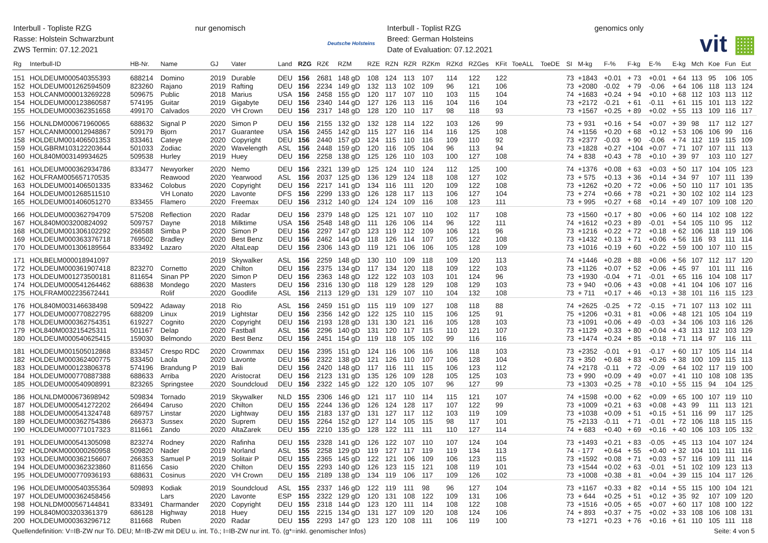Interbull - Topliste RZG
Rasse: Holstein Schwarzbunt
ZWS Termin: 07.12.2021
nur genomisch
Deutsche Holsteins
Interbull - Toplist RZG
Breed: German Holsteins
Date of Evaluation: 07.12.2021
genomics only
vit ▦
| Rg | Interbull-ID | HB-Nr. | Name | GJ | Vater | Land | RZG | RZ€ | RZM | RZE | RZN | RZR | RZKm | RZKd | RZGes | KFit | ToeALL | ToeDE | SI | M-kg | F-% | F-kg | E-% | E-kg | Mch | Koe | Fun | Eut |
| --- | --- | --- | --- | --- | --- | --- | --- | --- | --- | --- | --- | --- | --- | --- | --- | --- | --- | --- | --- | --- | --- | --- | --- | --- | --- | --- | --- | --- |
| 151 | HOLDEUM000540355393 | 688214 | Domino | 2019 | Durable | DEU | 156 | 2681 | 148 gD | 108 | 124 | 113 | 107 | 114 | 122 | 122 | | | 73 | +1843 | +0.01 | + 73 | +0.01 | + 64 | 113 | 95 | 106 | 105 |
| 152 | HOLDEUM001262594509 | 823260 | Rajano | 2019 | Rafting | DEU | 156 | 2234 | 149 gD | 132 | 113 | 102 | 109 | 96 | 121 | 106 | | | 73 | +2080 | -0.02 | + 79 | -0.06 | + 64 | 106 | 118 | 113 | 124 |
| 153 | HOLCANM000013269228 | 509675 | Public | 2018 | Marius | USA | 156 | 2458 | 155 gD | 120 | 117 | 107 | 110 | 103 | 115 | 104 | | | 74 | +1683 | +0.24 | + 94 | +0.10 | + 68 | 112 | 103 | 113 | 112 |
| 154 | HOLDEUM000123860587 | 574195 | Guitar | 2019 | Gigabyte | DEU | 156 | 2340 | 144 gD | 127 | 126 | 113 | 116 | 104 | 116 | 104 | | | 73 | +2172 | -0.21 | + 61 | -0.11 | + 61 | 115 | 101 | 113 | 122 |
| 155 | HOLDEUM000362351658 | 499170 | Calvados | 2020 | VH Crown | DEU | 156 | 2317 | 148 gD | 128 | 120 | 110 | 117 | 98 | 118 | 93 | | | 73 | +1567 | +0.25 | + 89 | +0.02 | + 55 | 113 | 109 | 116 | 117 |
| 156 | HOLNLDM000671960065 | 688632 | Signal P | 2020 | Simon P | DEU | 156 | 2155 | 132 gD | 132 | 128 | 114 | 122 | 103 | 126 | 99 | | | 73 | + 931 | +0.16 | + 54 | +0.07 | + 39 | 98 | 117 | 112 | 127 |
| 157 | HOLCANM000012948867 | 509179 | Bjorn | 2017 | Guarantee | USA | 156 | 2455 | 142 gD | 115 | 127 | 116 | 114 | 116 | 125 | 108 | | | 74 | +1156 | +0.20 | + 68 | +0.12 | + 53 | 106 | 106 | 99 | 116 |
| 158 | HOLDEUM001406501353 | 833461 | Cateye | 2020 | Copyright | DEU | 156 | 2440 | 157 gD | 124 | 115 | 110 | 116 | 109 | 110 | 92 | | | 73 | +2377 | -0.03 | + 90 | -0.06 | + 74 | 112 | 119 | 115 | 109 |
| 159 | HOLGBRM103122203644 | 501033 | Zodiac | 2020 | Wavelength | ASL | 156 | 2448 | 159 gD | 120 | 116 | 105 | 104 | 96 | 113 | 94 | | | 73 | +1828 | +0.27 | +104 | +0.07 | + 71 | 107 | 107 | 111 | 113 |
| 160 | HOL840M003149934625 | 509538 | Hurley | 2019 | Huey | DEU | 156 | 2258 | 138 gD | 125 | 126 | 110 | 103 | 100 | 127 | 108 | | | 74 | + 838 | +0.43 | + 78 | +0.10 | + 39 | 97 | 103 | 110 | 127 |
| 161 | HOLDEUM000362934786 | 833477 | Newyorker | 2020 | Nemo | DEU | 156 | 2321 | 139 gD | 125 | 124 | 110 | 124 | 112 | 125 | 100 | | | 74 | +1376 | +0.08 | + 63 | +0.03 | + 50 | 117 | 104 | 105 | 123 |
| 162 | HOLFRAM005657170535 | | Reawood | 2020 | Yearwood | ASL | 156 | 2037 | 125 gD | 136 | 129 | 124 | 118 | 108 | 127 | 102 | | | 73 | + 575 | +0.13 | + 36 | +0.14 | + 34 | 97 | 107 | 111 | 139 |
| 163 | HOLDEUM001406501335 | 833462 | Colobus | 2020 | Copyright | DEU | 156 | 2217 | 141 gD | 134 | 116 | 111 | 120 | 109 | 122 | 108 | | | 73 | +1262 | +0.20 | + 72 | +0.06 | + 50 | 110 | 117 | 101 | 135 |
| 164 | HOLDEUM001268511510 | | VH Lonato | 2020 | Lavonte | DFS | 156 | 2299 | 133 gD | 126 | 128 | 117 | 113 | 106 | 127 | 104 | | | 73 | + 274 | +0.66 | + 78 | +0.21 | + 30 | 102 | 102 | 114 | 123 |
| 165 | HOLDEUM001406051270 | 833455 | Flamero | 2020 | Freemax | DEU | 156 | 2312 | 140 gD | 124 | 124 | 109 | 116 | 108 | 123 | 111 | | | 73 | + 995 | +0.27 | + 68 | +0.14 | + 49 | 107 | 109 | 108 | 120 |
| 166 | HOLDEUM000362794709 | 575208 | Reflection | 2020 | Radar | DEU | 156 | 2379 | 148 gD | 125 | 121 | 107 | 110 | 102 | 117 | 108 | | | 73 | +1560 | +0.17 | + 80 | +0.06 | + 60 | 114 | 102 | 108 | 122 |
| 167 | HOL840M003200824092 | 509757 | Dayne | 2018 | Milktime | USA | 156 | 2548 | 148 gD | 111 | 126 | 106 | 114 | 96 | 122 | 111 | | | 74 | +1612 | +0.23 | + 89 | -0.01 | + 54 | 105 | 110 | 95 | 112 |
| 168 | HOLDEUM001306102292 | 266588 | Simba P | 2020 | Simon P | DEU | 156 | 2297 | 147 gD | 123 | 119 | 112 | 109 | 106 | 121 | 96 | | | 73 | +1216 | +0.22 | + 72 | +0.18 | + 62 | 106 | 118 | 119 | 106 |
| 169 | HOLDEUM000363376718 | 769502 | Bradley | 2020 | Best Benz | DEU | 156 | 2462 | 144 gD | 118 | 126 | 114 | 107 | 105 | 122 | 108 | | | 73 | +1432 | +0.13 | + 71 | +0.06 | + 56 | 116 | 93 | 111 | 114 |
| 170 | HOLDEUM001306189564 | 833492 | Lazaro | 2020 | AltaLeap | DEU | 156 | 2306 | 143 gD | 119 | 121 | 106 | 106 | 105 | 128 | 109 | | | 73 | +1016 | +0.19 | + 60 | +0.22 | + 59 | 100 | 107 | 110 | 115 |
| 171 | HOLBELM000018941097 | | | 2019 | Skywalker | ASL | 156 | 2259 | 148 gD | 130 | 110 | 109 | 118 | 109 | 120 | 113 | | | 74 | +1446 | +0.28 | + 88 | +0.06 | + 56 | 107 | 112 | 117 | 120 |
| 172 | HOLDEUM000361907418 | 823270 | Cornetto | 2020 | Chilton | DEU | 156 | 2375 | 134 gD | 117 | 134 | 120 | 118 | 109 | 122 | 103 | | | 73 | +1126 | +0.07 | + 52 | +0.06 | + 45 | 97 | 101 | 111 | 116 |
| 173 | HOLDEUM001273500181 | 811654 | Sinan PP | 2020 | Simon P | DEU | 156 | 2363 | 148 gD | 122 | 122 | 103 | 103 | 101 | 124 | 96 | | | 73 | +1930 | -0.04 | + 71 | -0.01 | + 65 | 116 | 104 | 108 | 117 |
| 174 | HOLDEUM000541264462 | 688638 | Mondego | 2020 | Masters | DEU | 156 | 2316 | 130 gD | 118 | 129 | 128 | 129 | 108 | 129 | 103 | | | 73 | + 940 | +0.06 | + 43 | +0.08 | + 41 | 104 | 106 | 107 | 116 |
| 175 | HOLFRAM002235672441 | | Rolif | 2020 | Goodlife | ASL | 156 | 2113 | 129 gD | 131 | 129 | 107 | 110 | 104 | 132 | 108 | | | 73 | + 711 | +0.17 | + 46 | +0.13 | + 38 | 101 | 116 | 115 | 123 |
| 176 | HOL840M003146638498 | 509422 | Adaway | 2018 | Rio | ASL | 156 | 2459 | 151 gD | 115 | 119 | 109 | 127 | 108 | 118 | 88 | | | 74 | +2625 | -0.25 | + 72 | -0.15 | + 71 | 107 | 113 | 102 | 111 |
| 177 | HOLDEUM000770822795 | 688209 | Linux | 2019 | Lightstar | DEU | 156 | 2356 | 142 gD | 122 | 125 | 110 | 115 | 106 | 125 | 91 | | | 75 | +1206 | +0.31 | + 81 | +0.06 | + 48 | 121 | 105 | 104 | 119 |
| 178 | HOLDEUM000362754351 | 619227 | Cognito | 2020 | Copyright | DEU | 156 | 2193 | 128 gD | 131 | 130 | 121 | 116 | 105 | 128 | 103 | | | 73 | +1091 | +0.06 | + 49 | -0.03 | + 34 | 106 | 103 | 116 | 126 |
| 179 | HOL840M003215425311 | 501167 | Delap | 2020 | Fastball | ASL | 156 | 2296 | 140 gD | 131 | 120 | 117 | 115 | 110 | 121 | 107 | | | 73 | +1129 | +0.33 | + 80 | +0.04 | + 43 | 113 | 112 | 103 | 129 |
| 180 | HOLDEUM000540625415 | 159030 | Belmondo | 2020 | Best Benz | DEU | 156 | 2451 | 154 gD | 119 | 118 | 105 | 102 | 99 | 116 | 116 | | | 73 | +1474 | +0.24 | + 85 | +0.18 | + 71 | 114 | 97 | 116 | 111 |
| 181 | HOLDEUM001505012868 | 833457 | Crespo RDC | 2020 | Crownmax | DEU | 156 | 2395 | 151 gD | 124 | 116 | 106 | 116 | 106 | 118 | 103 | | | 73 | +2352 | -0.01 | + 91 | -0.17 | + 60 | 117 | 105 | 114 | 114 |
| 182 | HOLDEUM000362400775 | 833450 | Laola | 2020 | Lavonte | DEU | 156 | 2322 | 138 gD | 121 | 126 | 110 | 107 | 106 | 128 | 104 | | | 73 | + 350 | +0.68 | + 83 | +0.26 | + 38 | 100 | 109 | 115 | 113 |
| 183 | HOLDEUM000123806378 | 574196 | Brandung P | 2019 | Bali | DEU | 156 | 2420 | 148 gD | 117 | 116 | 111 | 115 | 106 | 123 | 112 | | | 74 | +2178 | -0.11 | + 72 | -0.09 | + 64 | 102 | 117 | 119 | 100 |
| 184 | HOLDEUM000770887388 | 688633 | Arriba | 2020 | Aristocrat | DEU | 156 | 2123 | 131 gD | 135 | 126 | 109 | 128 | 105 | 125 | 103 | | | 73 | + 990 | +0.09 | + 49 | +0.07 | + 41 | 110 | 108 | 108 | 135 |
| 185 | HOLDEUM000540908991 | 823265 | Springstee | 2020 | Soundcloud | DEU | 156 | 2322 | 145 gD | 122 | 120 | 105 | 107 | 96 | 127 | 99 | | | 73 | +1303 | +0.25 | + 78 | +0.10 | + 55 | 115 | 94 | 104 | 125 |
| 186 | HOLNLDM000673698942 | 509834 | Tornado | 2019 | Skywalker | NLD | 155 | 2306 | 146 gD | 121 | 117 | 110 | 114 | 115 | 121 | 107 | | | 74 | +1598 | +0.00 | + 62 | +0.09 | + 65 | 100 | 107 | 119 | 110 |
| 187 | HOLDEUM000541272202 | 266494 | Caruso | 2020 | Chilton | DEU | 155 | 2244 | 136 gD | 126 | 124 | 128 | 117 | 107 | 122 | 99 | | | 73 | +1009 | +0.21 | + 63 | +0.08 | + 43 | 99 | 111 | 113 | 121 |
| 188 | HOLDEUM000541324748 | 689757 | Linstar | 2020 | Lightway | DEU | 155 | 2183 | 137 gD | 131 | 127 | 117 | 112 | 103 | 119 | 109 | | | 73 | +1038 | +0.09 | + 51 | +0.15 | + 51 | 116 | 99 | 117 | 125 |
| 189 | HOLDEUM000362754386 | 266373 | Sussex | 2020 | Suprem | DEU | 155 | 2264 | 152 gD | 127 | 114 | 105 | 115 | 98 | 117 | 101 | | | 75 | +2133 | -0.11 | + 71 | -0.01 | + 72 | 106 | 118 | 115 | 115 |
| 190 | HOLDEUM000771017323 | 811661 | Zando | 2020 | AltaZarek | DEU | 155 | 2210 | 135 gD | 128 | 122 | 111 | 111 | 110 | 127 | 114 | | | 74 | + 683 | +0.40 | + 69 | +0.16 | + 40 | 106 | 103 | 105 | 132 |
| 191 | HOLDEUM000541305098 | 823274 | Rodney | 2020 | Rafinha | DEU | 155 | 2328 | 141 gD | 126 | 122 | 107 | 110 | 107 | 124 | 104 | | | 73 | +1493 | +0.21 | + 83 | -0.05 | + 45 | 113 | 104 | 107 | 124 |
| 192 | HOLDNKM000000260958 | 509820 | Nader | 2019 | Norland | ASL | 155 | 2258 | 129 gD | 119 | 127 | 117 | 119 | 119 | 134 | 113 | | | 74 | - 177 | +0.64 | + 55 | +0.40 | + 32 | 104 | 101 | 111 | 116 |
| 193 | HOLDEUM000362156607 | 266353 | Samuel P | 2019 | Solitair P | DEU | 155 | 2365 | 145 gD | 122 | 121 | 106 | 109 | 106 | 123 | 115 | | | 73 | +1592 | +0.08 | + 71 | +0.03 | + 57 | 116 | 109 | 111 | 114 |
| 194 | HOLDEUM000362323860 | 811656 | Casio | 2020 | Chilton | DEU | 155 | 2293 | 140 gD | 126 | 123 | 115 | 121 | 108 | 119 | 101 | | | 73 | +1544 | +0.02 | + 63 | -0.01 | + 51 | 102 | 109 | 123 | 113 |
| 195 | HOLDEUM000770936193 | 688631 | Cosinus | 2020 | VH Crown | DEU | 155 | 2189 | 138 gD | 134 | 119 | 106 | 117 | 109 | 126 | 102 | | | 73 | +1008 | +0.38 | + 81 | +0.04 | + 39 | 115 | 104 | 117 | 126 |
| 196 | HOLDEUM000540355364 | 509893 | Kodiak | 2019 | Soundcloud | ASL | 155 | 2337 | 146 gD | 122 | 119 | 111 | 98 | 96 | 127 | 104 | | | 73 | +1167 | +0.33 | + 82 | +0.14 | + 55 | 115 | 100 | 104 | 121 |
| 197 | HOLDEUM000362458456 | | Lars | 2020 | Lavonte | ESP | 155 | 2322 | 129 gD | 120 | 131 | 108 | 122 | 109 | 131 | 106 | | | 73 | + 644 | +0.25 | + 51 | +0.12 | + 35 | 92 | 107 | 109 | 120 |
| 198 | HOLNLDM000567144841 | 833491 | Charmander | 2020 | Copyright | DEU | 155 | 2318 | 144 gD | 123 | 120 | 111 | 114 | 108 | 122 | 108 | | | 73 | +1516 | +0.05 | + 65 | +0.07 | + 60 | 117 | 108 | 100 | 122 |
| 199 | HOL840M003203361379 | 686128 | Highway | 2018 | Huey | DEU | 155 | 2215 | 134 gD | 131 | 127 | 109 | 120 | 108 | 124 | 106 | | | 74 | + 893 | +0.37 | + 75 | +0.02 | + 33 | 108 | 106 | 108 | 131 |
| 200 | HOLDEUM000363296712 | 811668 | Ruben | 2020 | Radar | DEU | 155 | 2293 | 147 gD | 123 | 120 | 108 | 111 | 106 | 119 | 100 | | | 73 | +1271 | +0.23 | + 76 | +0.16 | + 61 | 110 | 105 | 111 | 118 |
Quellendefinition: V=IB-ZW nur Tö. DEU; M=IB-ZW mit DEU u. int. Tö.; I=IB-ZW nur int. Tö. (g*=inkl. genomischer Infos) Seite: 4 von 5